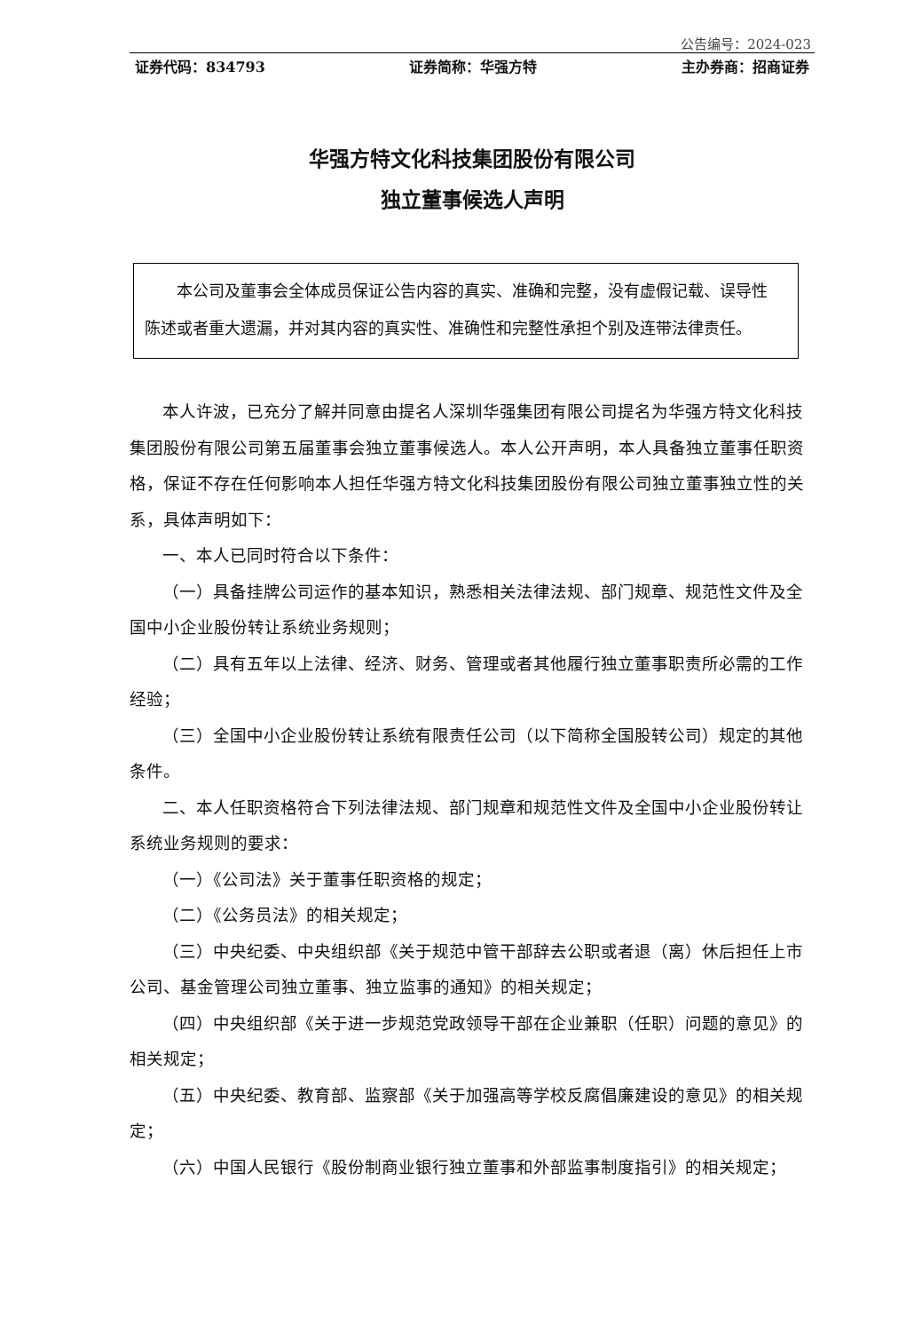公告编号：2024-023
证券代码：834793 证券简称：华强方特 主办券商：招商证券
华强方特文化科技集团股份有限公司
独立董事候选人声明
本公司及董事会全体成员保证公告内容的真实、准确和完整，没有虚假记载、误导性 陈述或者重大遗漏，并对其内容的真实性、准确性和完整性承担个别及连带法律责任。
本人许波，已充分了解并同意由提名人深圳华强集团有限公司提名为华强方特文化科技集团股份有限公司第五届董事会独立董事候选人。本人公开声明，本人具备独立董事任职资格，保证不存在任何影响本人担任华强方特文化科技集团股份有限公司独立董事独立性的关系，具体声明如下：
一、本人已同时符合以下条件：
（一）具备挂牌公司运作的基本知识，熟悉相关法律法规、部门规章、规范性文件及全国中小企业股份转让系统业务规则；
（二）具有五年以上法律、经济、财务、管理或者其他履行独立董事职责所必需的工作经验；
（三）全国中小企业股份转让系统有限责任公司（以下简称全国股转公司）规定的其他条件。
二、本人任职资格符合下列法律法规、部门规章和规范性文件及全国中小企业股份转让系统业务规则的要求：
（一）《公司法》关于董事任职资格的规定；
（二）《公务员法》的相关规定；
（三）中央纪委、中央组织部《关于规范中管干部辞去公职或者退（离）休后担任上市公司、基金管理公司独立董事、独立监事的通知》的相关规定；
（四）中央组织部《关于进一步规范党政领导干部在企业兼职（任职）问题的意见》的相关规定；
（五）中央纪委、教育部、监察部《关于加强高等学校反腐倡廉建设的意见》的相关规定；
（六）中国人民银行《股份制商业银行独立董事和外部监事制度指引》的相关规定；